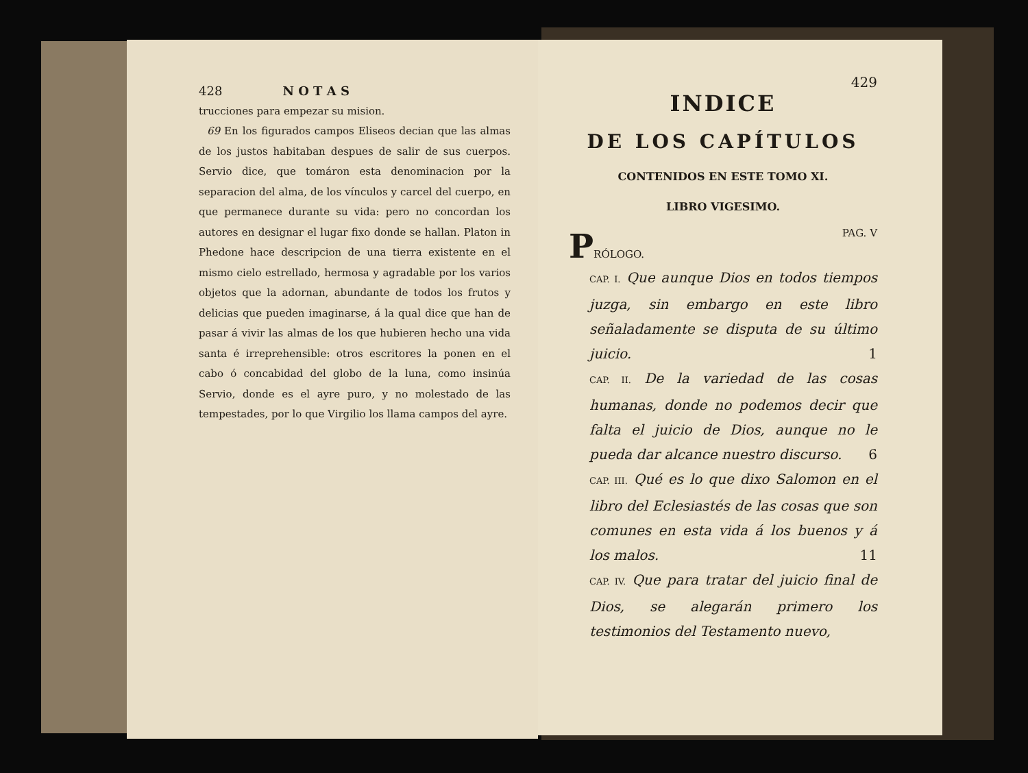428 N O T A S
trucciones para empezar su mision.
69 En los figurados campos Eliseos decian que las almas de los justos habitaban despues de salir de sus cuerpos. Servio dice, que tomáron esta denominacion por la separacion del alma, de los vínculos y carcel del cuerpo, en que permanece durante su vida: pero no concordan los autores en designar el lugar fixo donde se hallan. Platon in Phedone hace descripcion de una tierra existente en el mismo cielo estrellado, hermosa y agradable por los varios objetos que la adornan, abundante de todos los frutos y delicias que pueden imaginarse, á la qual dice que han de pasar á vivir las almas de los que hubieren hecho una vida santa é irreprehensible: otros escritores la ponen en el cabo ó concabidad del globo de la luna, como insinúa Servio, donde es el ayre puro, y no molestado de las tempestades, por lo que Virgilio los llama campos del ayre.
429
INDICE
DE LOS CAPÍTULOS
CONTENIDOS EN ESTE TOMO XI.
LIBRO VIGESIMO.
PRÓLOGO. PAG. V
CAP. I. Que aunque Dios en todos tiempos juzga, sin embargo en este libro señaladamente se disputa de su último juicio. 1
CAP. II. De la variedad de las cosas humanas, donde no podemos decir que falta el juicio de Dios, aunque no le pueda dar alcance nuestro discurso. 6
CAP. III. Qué es lo que dixo Salomon en el libro del Eclesiastés de las cosas que son comunes en esta vida á los buenos y á los malos. 11
CAP. IV. Que para tratar del juicio final de Dios, se alegarán primero los testimonios del Testamento nuevo,